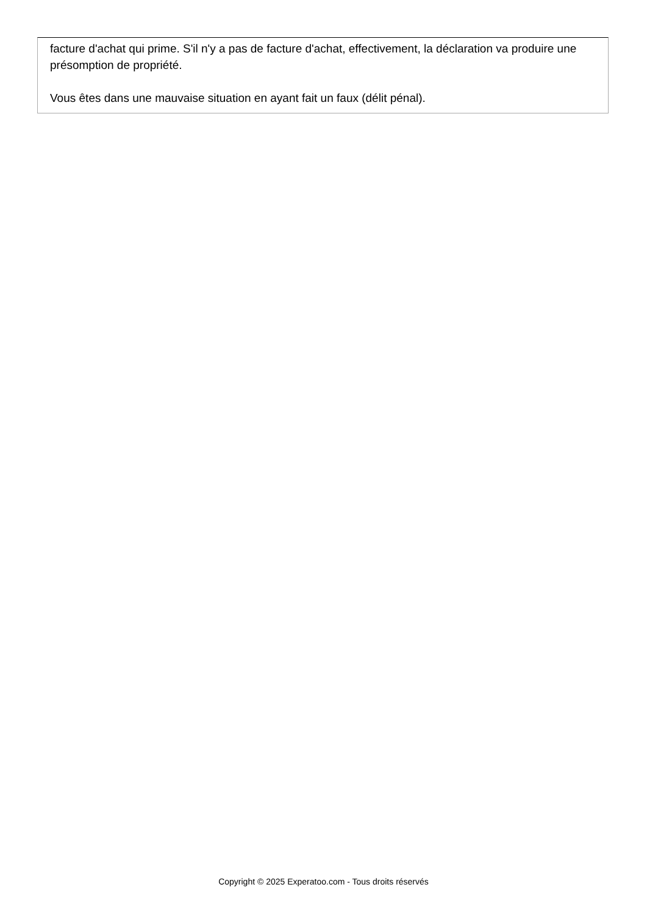facture d'achat qui prime. S'il n'y a pas de facture d'achat, effectivement, la déclaration va produire une présomption de propriété.
Vous êtes dans une mauvaise situation en ayant fait un faux (délit pénal).
Copyright © 2025 Experatoo.com - Tous droits réservés